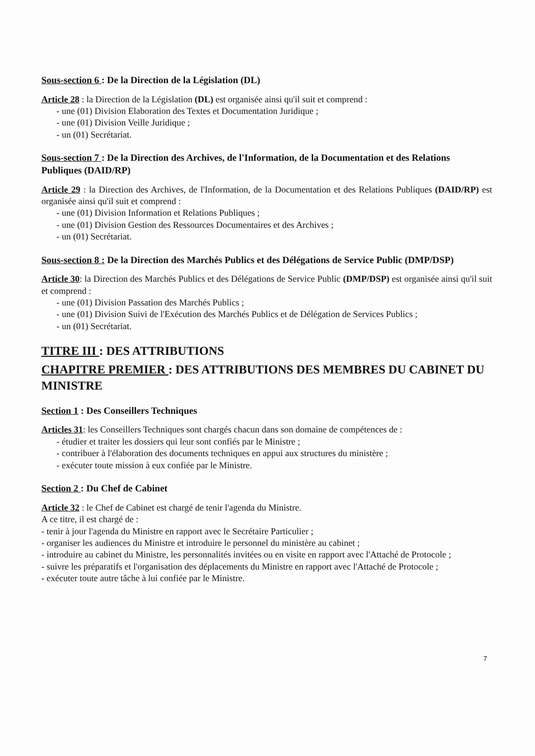Sous-section 6 : De la Direction de la Législation (DL)
Article 28 : la Direction de la Législation (DL) est organisée ainsi qu'il suit et comprend :
- une (01) Division Elaboration des Textes et Documentation Juridique ;
- une (01) Division Veille Juridique ;
- un (01) Secrétariat.
Sous-section 7 : De la Direction des Archives, de l'Information, de la Documentation et des Relations Publiques (DAID/RP)
Article 29 : la Direction des Archives, de l'Information, de la Documentation et des Relations Publiques (DAID/RP) est organisée ainsi qu'il suit et comprend :
- une (01) Division Information et Relations Publiques ;
- une (01) Division Gestion des Ressources Documentaires et des Archives ;
- un (01) Secrétariat.
Sous-section 8 : De la Direction des Marchés Publics et des Délégations de Service Public (DMP/DSP)
Article 30: la Direction des Marchés Publics et des Délégations de Service Public (DMP/DSP) est organisée ainsi qu'il suit et comprend :
- une (01) Division Passation des Marchés Publics ;
- une (01) Division Suivi de l'Exécution des Marchés Publics et de Délégation de Services Publics ;
- un (01) Secrétariat.
TITRE III : DES ATTRIBUTIONS
CHAPITRE PREMIER : DES ATTRIBUTIONS DES MEMBRES DU CABINET DU MINISTRE
Section 1 : Des Conseillers Techniques
Articles 31: les Conseillers Techniques sont chargés chacun dans son domaine de compétences de :
- étudier et traiter les dossiers qui leur sont confiés par le Ministre ;
- contribuer à l'élaboration des documents techniques en appui aux structures du ministère ;
- exécuter toute mission à eux confiée par le Ministre.
Section 2 : Du Chef de Cabinet
Article 32 : le Chef de Cabinet est chargé de tenir l'agenda du Ministre.
A ce titre, il est chargé de :
- tenir à jour l'agenda du Ministre en rapport avec le Secrétaire Particulier ;
- organiser les audiences du Ministre et introduire le personnel du ministère au cabinet ;
- introduire au cabinet du Ministre, les personnalités invitées ou en visite en rapport avec l'Attaché de Protocole ;
- suivre les préparatifs et l'organisation des déplacements du Ministre en rapport avec l'Attaché de Protocole ;
- exécuter toute autre tâche à lui confiée par le Ministre.
7